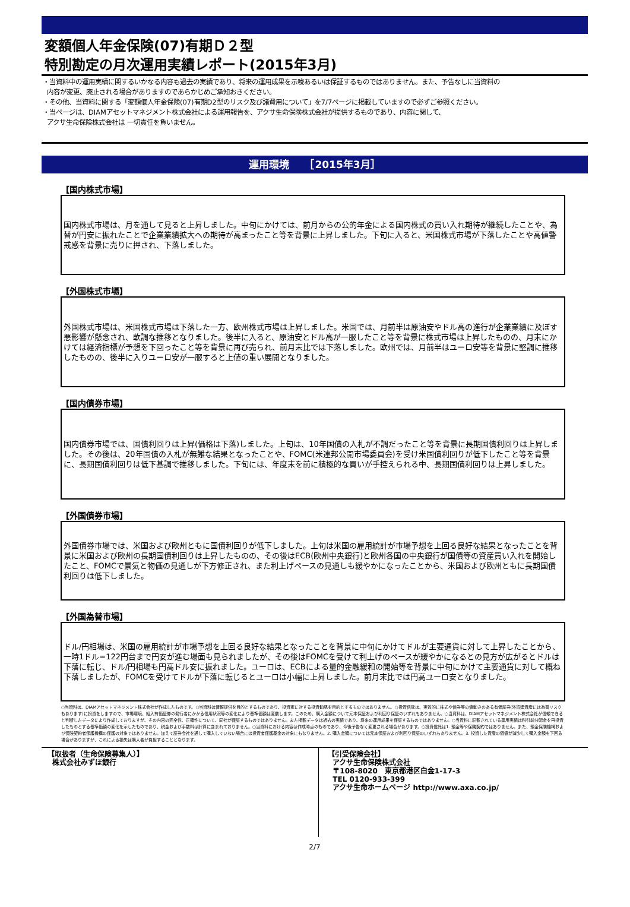変額個人年金保険(07)有期Ｄ２型
特別勘定の月次運用実績レポート(2015年3月)
・当資料中の運用実績に関するいかなる内容も過去の実績であり、将来の運用成果を示唆あるいは保証するものではありません。また、予告なしに当資料の
内容が変更、廃止される場合がありますのであらかじめご承知おきください。
・その他、当資料に関する「変額個人年金保険(07)有期D2型のリスク及び諸費用について」を7/7ページに掲載していますので必ずご参照ください。
・当ページは、DIAMアセットマネジメント株式会社による運用報告を、アクサ生命保険株式会社が提供するものであり、内容に関して、
アクサ生命保険株式会社は 一切責任を負いません。
運用環境　　［2015年3月］
【国内株式市場】
国内株式市場は、月を通して見ると上昇しました。中旬にかけては、前月からの公的年金による国内株式の買い入れ期待が継続したことや、為替が円安に振れたことで企業業績拡大への期待が高まったこと等を背景に上昇しました。下旬に入ると、米国株式市場が下落したことや高値警戒感を背景に売りに押され、下落しました。
【外国株式市場】
外国株式市場は、米国株式市場は下落した一方、欧州株式市場は上昇しました。米国では、月前半は原油安やドル高の進行が企業業績に及ぼす悪影響が懸念され、軟調な推移となりました。後半に入ると、原油安とドル高が一服したこと等を背景に株式市場は上昇したものの、月末にかけては経済指標が予想を下回ったこと等を背景に再び売られ、前月末比では下落しました。欧州では、月前半はユーロ安等を背景に堅調に推移したものの、後半に入りユーロ安が一服すると上値の重い展開となりました。
【国内債券市場】
国内債券市場では、国債利回りは上昇(価格は下落)しました。上旬は、10年国債の入札が不調だったこと等を背景に長期国債利回りは上昇しました。その後は、20年国債の入札が無難な結果となったことや、FOMC(米連邦公開市場委員会)を受け米国債利回りが低下したこと等を背景に、長期国債利回りは低下基調で推移しました。下旬には、年度末を前に積極的な買いが手控えられる中、長期国債利回りは上昇しました。
【外国債券市場】
外国債券市場では、米国および欧州ともに国債利回りが低下しました。上旬は米国の雇用統計が市場予想を上回る良好な結果となったことを背景に米国および欧州の長期国債利回りは上昇したものの、その後はECB(欧州中央銀行)と欧州各国の中央銀行が国債等の資産買い入れを開始したこと、FOMCで景気と物価の見通しが下方修正され、また利上げペースの見通しも緩やかになったことから、米国および欧州ともに長期国債利回りは低下しました。
【外国為替市場】
ドル/円相場は、米国の雇用統計が市場予想を上回る良好な結果となったことを背景に中旬にかけてドルが主要通貨に対して上昇したことから、一時1ドル=122円台まで円安が進む場面も見られましたが、その後はFOMCを受けて利上げのペースが緩やかになるとの見方が広がるとドルは下落に転じ、ドル/円相場も円高ドル安に振れました。ユーロは、ECBによる量的金融緩和の開始等を背景に中旬にかけて主要通貨に対して概ね下落しましたが、FOMCを受けてドルが下落に転じるとユーロは小幅に上昇しました。前月末比では円高ユーロ安となりました。
○当資料は、DIAMアセットマネジメント株式会社が作成したものです。○当資料は情報提供を目的とするものであり、投資家に対する投資勧誘を目的とするものではありません。○投資信託は、実質的に株式や債券等の値動きのある有価証券(外貨建資産には為替リスクもあります)に投資をしますので、市場環境、組入有価証券の発行者にかかる信用状況等の変化により基準価額は変動します。このため、購入金額について元本保証および利回り保証のいずれもありません。○当資料は、DIAMアセットマネジメント株式会社が信頼できると判断したデータにより作成しておりますが、その内容の完全性、正確性について、同社が保証するものではありません。また掲載データは過去の実績であり、将来の運用成果を保証するものではありません。○当資料に記載されている運用実績は税引前分配金を再投資したものとする基準価額の変化を示したものであり、税金および手数料は計算に含まれておりません。○当資料における内容は作成時点のものであり、今後予告なく変更される場合があります。○投資信託は1. 預金等や保険契約ではありません。また、預金保険機構および保険契約者保護機構の保護の対象ではありません。加えて証券会社を通して購入していない場合には投資者保護基金の対象にもなりません。2. 購入金額については元本保証および利回り保証のいずれもありません。3. 投資した資産の価値が減少して購入金額を下回る場合がありますが、これによる損失は購入者が負担することとなります。
【取扱者（生命保険募集人）】
株式会社みずほ銀行
【引受保険会社】
アクサ生命保険株式会社
〒108-8020　東京都港区白金1-17-3
TEL 0120-933-399
アクサ生命ホームページ http://www.axa.co.jp/
2/7